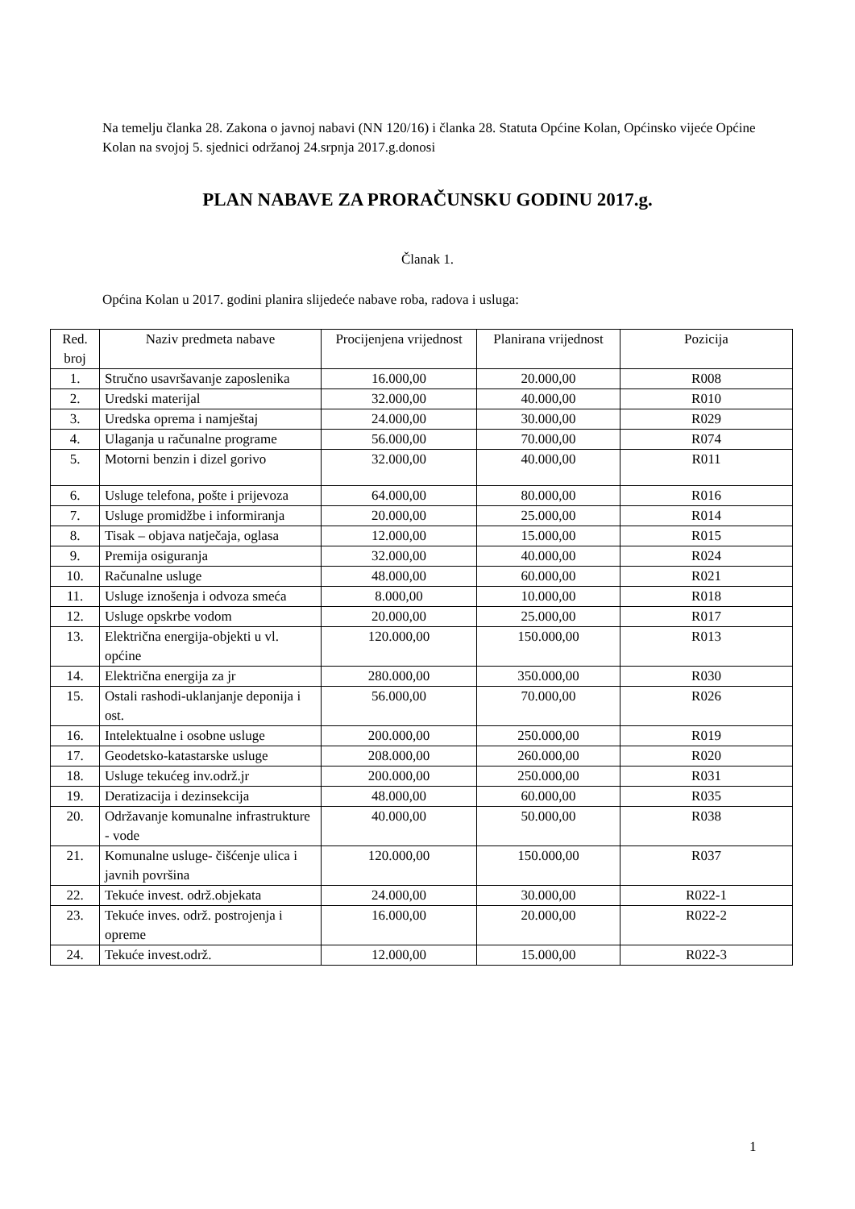Na temelju članka 28. Zakona o javnoj nabavi (NN 120/16) i članka 28. Statuta Općine Kolan, Općinsko vijeće Općine Kolan na svojoj 5. sjednici održanoj 24.srpnja 2017.g.donosi
PLAN NABAVE ZA PRORAČUNSKU GODINU 2017.g.
Članak 1.
Općina Kolan u 2017. godini planira slijedeće nabave roba, radova i usluga:
| Red. broj | Naziv predmeta nabave | Procijenjena vrijednost | Planirana vrijednost | Pozicija |
| --- | --- | --- | --- | --- |
| 1. | Stručno usavršavanje zaposlenika | 16.000,00 | 20.000,00 | R008 |
| 2. | Uredski materijal | 32.000,00 | 40.000,00 | R010 |
| 3. | Uredska oprema i namještaj | 24.000,00 | 30.000,00 | R029 |
| 4. | Ulaganja u računalne programe | 56.000,00 | 70.000,00 | R074 |
| 5. | Motorni benzin i dizel gorivo | 32.000,00 | 40.000,00 | R011 |
| 6. | Usluge telefona, pošte i prijevoza | 64.000,00 | 80.000,00 | R016 |
| 7. | Usluge promidžbe i informiranja | 20.000,00 | 25.000,00 | R014 |
| 8. | Tisak – objava natječaja, oglasa | 12.000,00 | 15.000,00 | R015 |
| 9. | Premija osiguranja | 32.000,00 | 40.000,00 | R024 |
| 10. | Računalne usluge | 48.000,00 | 60.000,00 | R021 |
| 11. | Usluge iznošenja i odvoza smeća | 8.000,00 | 10.000,00 | R018 |
| 12. | Usluge opskrbe vodom | 20.000,00 | 25.000,00 | R017 |
| 13. | Električna energija-objekti u vl. općine | 120.000,00 | 150.000,00 | R013 |
| 14. | Električna energija za jr | 280.000,00 | 350.000,00 | R030 |
| 15. | Ostali rashodi-uklanjanje deponija i ost. | 56.000,00 | 70.000,00 | R026 |
| 16. | Intelektualne i osobne usluge | 200.000,00 | 250.000,00 | R019 |
| 17. | Geodetsko-katastarske usluge | 208.000,00 | 260.000,00 | R020 |
| 18. | Usluge tekućeg inv.održ.jr | 200.000,00 | 250.000,00 | R031 |
| 19. | Deratizacija i dezinsekcija | 48.000,00 | 60.000,00 | R035 |
| 20. | Održavanje komunalne infrastrukture - vode | 40.000,00 | 50.000,00 | R038 |
| 21. | Komunalne usluge- čišćenje ulica i javnih površina | 120.000,00 | 150.000,00 | R037 |
| 22. | Tekuće invest. održ.objekata | 24.000,00 | 30.000,00 | R022-1 |
| 23. | Tekuće inves. održ. postrojenja i opreme | 16.000,00 | 20.000,00 | R022-2 |
| 24. | Tekuće invest.održ. | 12.000,00 | 15.000,00 | R022-3 |
1